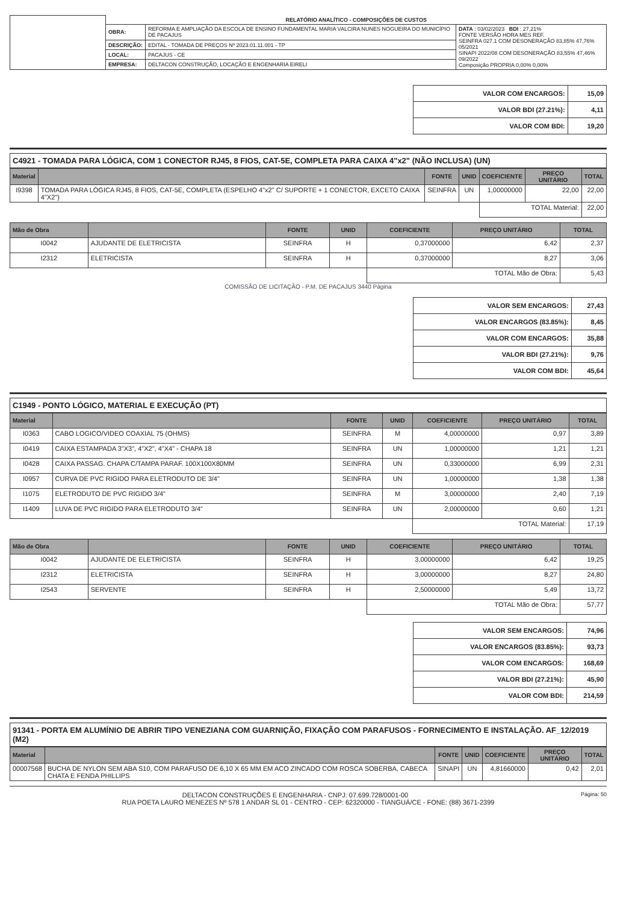| | RELATÓRIO ANALÍTICO - COMPOSIÇÕES DE CUSTOS | | |
| | OBRA: | REFORMA E AMPLIAÇÃO DA ESCOLA DE ENSINO FUNDAMENTAL MARIA VALCIRA NUNES NOGUEIRA DO MUNICÍPIO DE PACAJUS | DATA : 03/02/2023 BDI : 27,21% FONTE VERSÃO HORA MES REF. SEINFRA 027.1 COM DESONERAÇÃO 83,85% 47,76% 05/2021 SINAPI 2022/08 COM DESONERAÇÃO 83,55% 47,46% 09/2022 Composição PROPRIA 0,00% 0,00% |
| | DESCRIÇÃO: | EDITAL - TOMADA DE PREÇOS Nº 2023.01.11.001 - TP | |
| | LOCAL: | PACAJUS - CE | |
| | EMPRESA: | DELTACON CONSTRUÇÃO, LOCAÇÃO E ENGENHARIA EIRELI | |
| VALOR COM ENCARGOS: | 15,09 |
| VALOR BDI (27.21%): | 4,11 |
| VALOR COM BDI: | 19,20 |
C4921 - TOMADA PARA LÓGICA, COM 1 CONECTOR RJ45, 8 FIOS, CAT-5E, COMPLETA PARA CAIXA 4"x2" (NÃO INCLUSA) (UN)
| Material | | FONTE | UNID | COEFICIENTE | PREÇO UNITÁRIO | TOTAL |
| --- | --- | --- | --- | --- | --- | --- |
| I9398 | TOMADA PARA LÓGICA RJ45, 8 FIOS, CAT-5E, COMPLETA (ESPELHO 4"x2" C/ SUPORTE + 1 CONECTOR, EXCETO CAIXA 4"X2") | SEINFRA | UN | 1,00000000 | 22,00 | 22,00 |
| | | | | TOTAL Material: | | 22,00 |
| Mão de Obra | | FONTE | UNID | COEFICIENTE | PREÇO UNITÁRIO | TOTAL |
| --- | --- | --- | --- | --- | --- | --- |
| I0042 | AJUDANTE DE ELETRICISTA | SEINFRA | H | 0,37000000 | 6,42 | 2,37 |
| I2312 | ELETRICISTA | SEINFRA | H | 0,37000000 | 8,27 | 3,06 |
| | | | | TOTAL Mão de Obra: | | 5,43 |
COMISSÃO DE LICITAÇÃO - P.M. DE PACAJUS 3440 Página
| VALOR SEM ENCARGOS: | 27,43 |
| VALOR ENCARGOS (83.85%): | 8,45 |
| VALOR COM ENCARGOS: | 35,88 |
| VALOR BDI (27.21%): | 9,76 |
| VALOR COM BDI: | 45,64 |
C1949 - PONTO LÓGICO, MATERIAL E EXECUÇÃO (PT)
| Material | | FONTE | UNID | COEFICIENTE | PREÇO UNITÁRIO | TOTAL |
| --- | --- | --- | --- | --- | --- | --- |
| I0363 | CABO LOGICO/VIDEO COAXIAL 75 (OHMS) | SEINFRA | M | 4,00000000 | 0,97 | 3,89 |
| I0419 | CAIXA ESTAMPADA 3"X3", 4"X2", 4"X4" - CHAPA 18 | SEINFRA | UN | 1,00000000 | 1,21 | 1,21 |
| I0428 | CAIXA PASSAG. CHAPA C/TAMPA PARAF. 100X100X80MM | SEINFRA | UN | 0,33000000 | 6,99 | 2,31 |
| I0957 | CURVA DE PVC RIGIDO PARA ELETRODUTO DE 3/4" | SEINFRA | UN | 1,00000000 | 1,38 | 1,38 |
| I1075 | ELETRODUTO DE PVC RIGIDO 3/4" | SEINFRA | M | 3,00000000 | 2,40 | 7,19 |
| I1409 | LUVA DE PVC RIGIDO PARA ELETRODUTO 3/4" | SEINFRA | UN | 2,00000000 | 0,60 | 1,21 |
| | | | | TOTAL Material: | | 17,19 |
| Mão de Obra | | FONTE | UNID | COEFICIENTE | PREÇO UNITÁRIO | TOTAL |
| --- | --- | --- | --- | --- | --- | --- |
| I0042 | AJUDANTE DE ELETRICISTA | SEINFRA | H | 3,00000000 | 6,42 | 19,25 |
| I2312 | ELETRICISTA | SEINFRA | H | 3,00000000 | 8,27 | 24,80 |
| I2543 | SERVENTE | SEINFRA | H | 2,50000000 | 5,49 | 13,72 |
| | | | | TOTAL Mão de Obra: | | 57,77 |
| VALOR SEM ENCARGOS: | 74,96 |
| VALOR ENCARGOS (83.85%): | 93,73 |
| VALOR COM ENCARGOS: | 168,69 |
| VALOR BDI (27.21%): | 45,90 |
| VALOR COM BDI: | 214,59 |
91341 - PORTA EM ALUMÍNIO DE ABRIR TIPO VENEZIANA COM GUARNIÇÃO, FIXAÇÃO COM PARAFUSOS - FORNECIMENTO E INSTALAÇÃO. AF_12/2019 (M2)
| Material | | FONTE | UNID | COEFICIENTE | PREÇO UNITÁRIO | TOTAL |
| --- | --- | --- | --- | --- | --- | --- |
| 00007568 | BUCHA DE NYLON SEM ABA S10, COM PARAFUSO DE 6,10 X 65 MM EM ACO ZINCADO COM ROSCA SOBERBA, CABECA CHATA E FENDA PHILLIPS | SINAPI | UN | 4,81660000 | 0,42 | 2,01 |
Página: 50 DELTACON CONSTRUÇÕES E ENGENHARIA - CNPJ: 07.699.728/0001-00
RUA POETA LAURO MENEZES Nº 578 1 ANDAR SL 01 - CENTRO - CEP: 62320000 - TIANGUÁ/CE - FONE: (88) 3671-2399